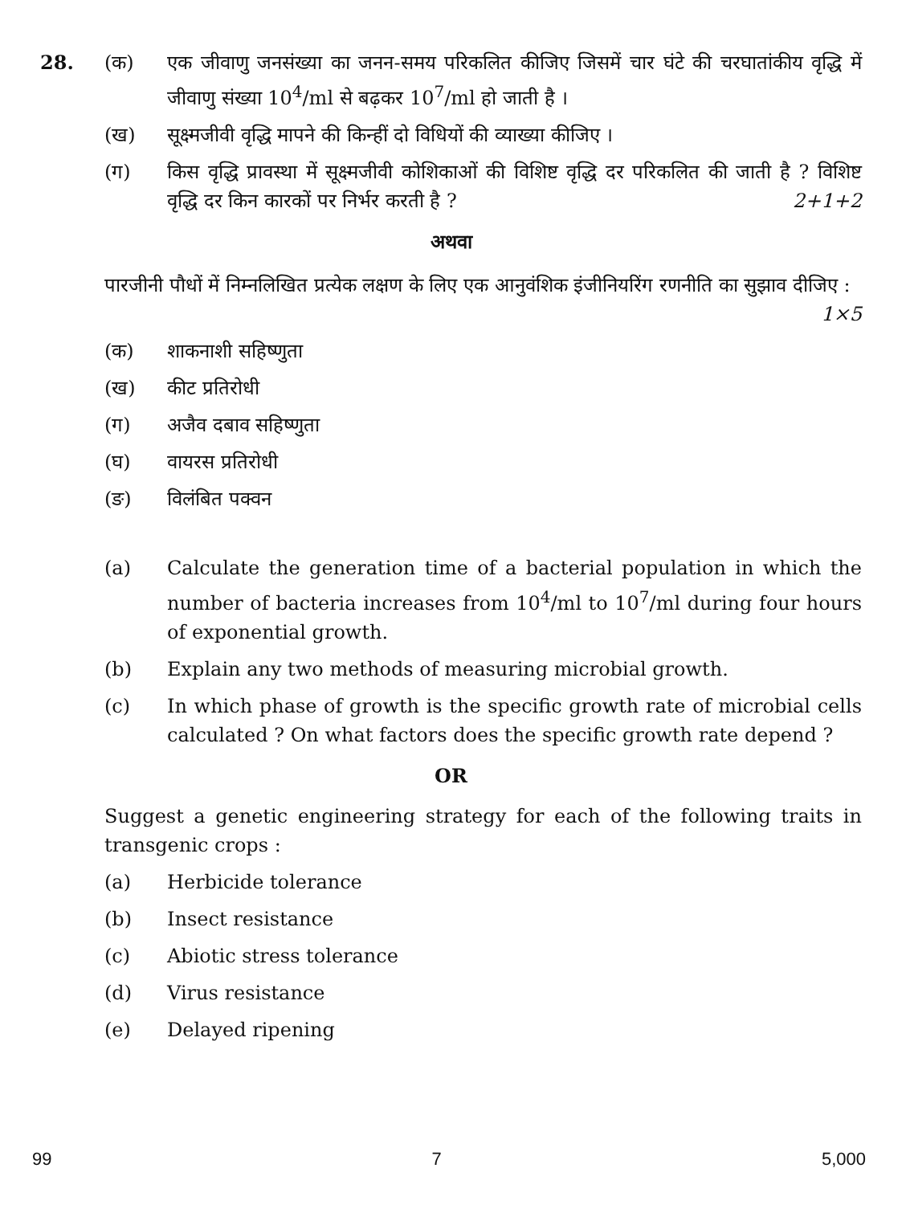28. (क) एक जीवाणु जनसंख्या का जनन-समय परिकलित कीजिए जिसमें चार घंटे की चरघातांकीय वृद्धि में जीवाणु संख्या 10<sup>4</sup>/ml से बढ़कर 10<sup>7</sup>/ml हो जाती है ।
(ख) सूक्ष्मजीवी वृद्धि मापने की किन्हीं दो विधियों की व्याख्या कीजिए ।
(ग) किस वृद्धि प्रावस्था में सूक्ष्मजीवी कोशिकाओं की विशिष्ट वृद्धि दर परिकलित की जाती है ? विशिष्ट वृद्धि दर किन कारकों पर निर्भर करती है ? 2+1+2
अथवा
पारजीनी पौधों में निम्नलिखित प्रत्येक लक्षण के लिए एक आनुवंशिक इंजीनियरिंग रणनीति का सुझाव दीजिए : 1×5
(क) शाकनाशी सहिष्णुता
(ख) कीट प्रतिरोधी
(ग) अजैव दबाव सहिष्णुता
(घ) वायरस प्रतिरोधी
(ङ) विलंबित पक्वन
(a) Calculate the generation time of a bacterial population in which the number of bacteria increases from 10<sup>4</sup>/ml to 10<sup>7</sup>/ml during four hours of exponential growth.
(b) Explain any two methods of measuring microbial growth.
(c) In which phase of growth is the specific growth rate of microbial cells calculated ? On what factors does the specific growth rate depend ?
OR
Suggest a genetic engineering strategy for each of the following traits in transgenic crops :
(a) Herbicide tolerance
(b) Insect resistance
(c) Abiotic stress tolerance
(d) Virus resistance
(e) Delayed ripening
99 7 5,000